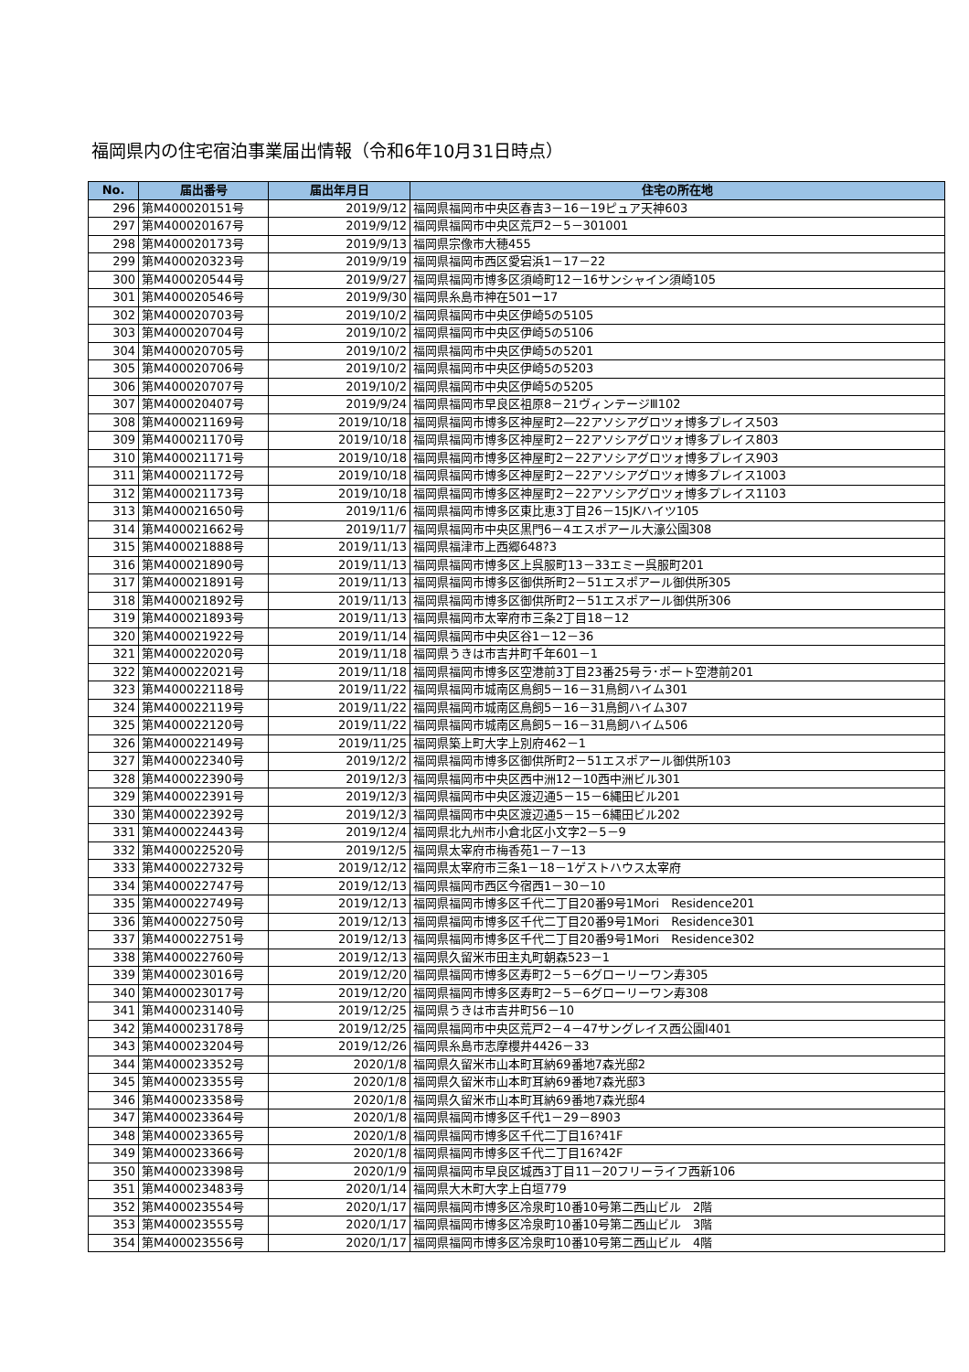福岡県内の住宅宿泊事業届出情報（令和6年10月31日時点）
| No. | 届出番号 | 届出年月日 | 住宅の所在地 |
| --- | --- | --- | --- |
| 296 | 第M400020151号 | 2019/9/12 | 福岡県福岡市中央区春吉3－16－19ピュア天神603 |
| 297 | 第M400020167号 | 2019/9/12 | 福岡県福岡市中央区荒戸2－5－301001 |
| 298 | 第M400020173号 | 2019/9/13 | 福岡県宗像市大穂455 |
| 299 | 第M400020323号 | 2019/9/19 | 福岡県福岡市西区愛宕浜1－17－22 |
| 300 | 第M400020544号 | 2019/9/27 | 福岡県福岡市博多区須崎町12－16サンシャイン須崎105 |
| 301 | 第M400020546号 | 2019/9/30 | 福岡県糸島市神在501ー17 |
| 302 | 第M400020703号 | 2019/10/2 | 福岡県福岡市中央区伊崎5の5105 |
| 303 | 第M400020704号 | 2019/10/2 | 福岡県福岡市中央区伊崎5の5106 |
| 304 | 第M400020705号 | 2019/10/2 | 福岡県福岡市中央区伊崎5の5201 |
| 305 | 第M400020706号 | 2019/10/2 | 福岡県福岡市中央区伊崎5の5203 |
| 306 | 第M400020707号 | 2019/10/2 | 福岡県福岡市中央区伊崎5の5205 |
| 307 | 第M400020407号 | 2019/9/24 | 福岡県福岡市早良区祖原8－21ヴィンテージⅢ102 |
| 308 | 第M400021169号 | 2019/10/18 | 福岡県福岡市博多区神屋町2—22アソシアグロツォ博多プレイス503 |
| 309 | 第M400021170号 | 2019/10/18 | 福岡県福岡市博多区神屋町2－22アソシアグロツォ博多プレイス803 |
| 310 | 第M400021171号 | 2019/10/18 | 福岡県福岡市博多区神屋町2－22アソシアグロツォ博多プレイス903 |
| 311 | 第M400021172号 | 2019/10/18 | 福岡県福岡市博多区神屋町2－22アソシアグロツォ博多プレイス1003 |
| 312 | 第M400021173号 | 2019/10/18 | 福岡県福岡市博多区神屋町2－22アソシアグロツォ博多プレイス1103 |
| 313 | 第M400021650号 | 2019/11/6 | 福岡県福岡市博多区東比恵3丁目26－15JKハイツ105 |
| 314 | 第M400021662号 | 2019/11/7 | 福岡県福岡市中央区黒門6－4エスポアール大濠公園308 |
| 315 | 第M400021888号 | 2019/11/13 | 福岡県福津市上西郷648?3 |
| 316 | 第M400021890号 | 2019/11/13 | 福岡県福岡市博多区上呉服町13－33エミー呉服町201 |
| 317 | 第M400021891号 | 2019/11/13 | 福岡県福岡市博多区御供所町2－51エスポアール御供所305 |
| 318 | 第M400021892号 | 2019/11/13 | 福岡県福岡市博多区御供所町2－51エスポアール御供所306 |
| 319 | 第M400021893号 | 2019/11/13 | 福岡県福岡市太宰府市三条2丁目18－12 |
| 320 | 第M400021922号 | 2019/11/14 | 福岡県福岡市中央区谷1－12－36 |
| 321 | 第M400022020号 | 2019/11/18 | 福岡県うきは市吉井町千年601－1 |
| 322 | 第M400022021号 | 2019/11/18 | 福岡県福岡市博多区空港前3丁目23番25号ラ･ポート空港前201 |
| 323 | 第M400022118号 | 2019/11/22 | 福岡県福岡市城南区鳥飼5－16－31鳥飼ハイム301 |
| 324 | 第M400022119号 | 2019/11/22 | 福岡県福岡市城南区鳥飼5－16－31鳥飼ハイム307 |
| 325 | 第M400022120号 | 2019/11/22 | 福岡県福岡市城南区鳥飼5－16－31鳥飼ハイム506 |
| 326 | 第M400022149号 | 2019/11/25 | 福岡県築上町大字上別府462－1 |
| 327 | 第M400022340号 | 2019/12/2 | 福岡県福岡市博多区御供所町2－51エスポアール御供所103 |
| 328 | 第M400022390号 | 2019/12/3 | 福岡県福岡市中央区西中洲12－10西中洲ビル301 |
| 329 | 第M400022391号 | 2019/12/3 | 福岡県福岡市中央区渡辺通5－15－6縄田ビル201 |
| 330 | 第M400022392号 | 2019/12/3 | 福岡県福岡市中央区渡辺通5－15－6縄田ビル202 |
| 331 | 第M400022443号 | 2019/12/4 | 福岡県北九州市小倉北区小文字2－5－9 |
| 332 | 第M400022520号 | 2019/12/5 | 福岡県太宰府市梅香苑1－7－13 |
| 333 | 第M400022732号 | 2019/12/12 | 福岡県太宰府市三条1－18－1ゲストハウス太宰府 |
| 334 | 第M400022747号 | 2019/12/13 | 福岡県福岡市西区今宿西1－30－10 |
| 335 | 第M400022749号 | 2019/12/13 | 福岡県福岡市博多区千代二丁目20番9号1Mori Residence201 |
| 336 | 第M400022750号 | 2019/12/13 | 福岡県福岡市博多区千代二丁目20番9号1Mori Residence301 |
| 337 | 第M400022751号 | 2019/12/13 | 福岡県福岡市博多区千代二丁目20番9号1Mori Residence302 |
| 338 | 第M400022760号 | 2019/12/13 | 福岡県久留米市田主丸町朝森523－1 |
| 339 | 第M400023016号 | 2019/12/20 | 福岡県福岡市博多区寿町2－5－6グローリーワン寿305 |
| 340 | 第M400023017号 | 2019/12/20 | 福岡県福岡市博多区寿町2－5－6グローリーワン寿308 |
| 341 | 第M400023140号 | 2019/12/25 | 福岡県うきは市吉井町56－10 |
| 342 | 第M400023178号 | 2019/12/25 | 福岡県福岡市中央区荒戸2－4－47サングレイス西公園Ⅰ401 |
| 343 | 第M400023204号 | 2019/12/26 | 福岡県糸島市志摩櫻井4426－33 |
| 344 | 第M400023352号 | 2020/1/8 | 福岡県久留米市山本町耳納69番地7森光邸2 |
| 345 | 第M400023355号 | 2020/1/8 | 福岡県久留米市山本町耳納69番地7森光邸3 |
| 346 | 第M400023358号 | 2020/1/8 | 福岡県久留米市山本町耳納69番地7森光邸4 |
| 347 | 第M400023364号 | 2020/1/8 | 福岡県福岡市博多区千代1－29－8903 |
| 348 | 第M400023365号 | 2020/1/8 | 福岡県福岡市博多区千代二丁目16?41F |
| 349 | 第M400023366号 | 2020/1/8 | 福岡県福岡市博多区千代二丁目16?42F |
| 350 | 第M400023398号 | 2020/1/9 | 福岡県福岡市早良区城西3丁目11－20フリーライフ西新106 |
| 351 | 第M400023483号 | 2020/1/14 | 福岡県大木町大字上白垣779 |
| 352 | 第M400023554号 | 2020/1/17 | 福岡県福岡市博多区冷泉町10番10号第二西山ビル 2階 |
| 353 | 第M400023555号 | 2020/1/17 | 福岡県福岡市博多区冷泉町10番10号第二西山ビル 3階 |
| 354 | 第M400023556号 | 2020/1/17 | 福岡県福岡市博多区冷泉町10番10号第二西山ビル 4階 |